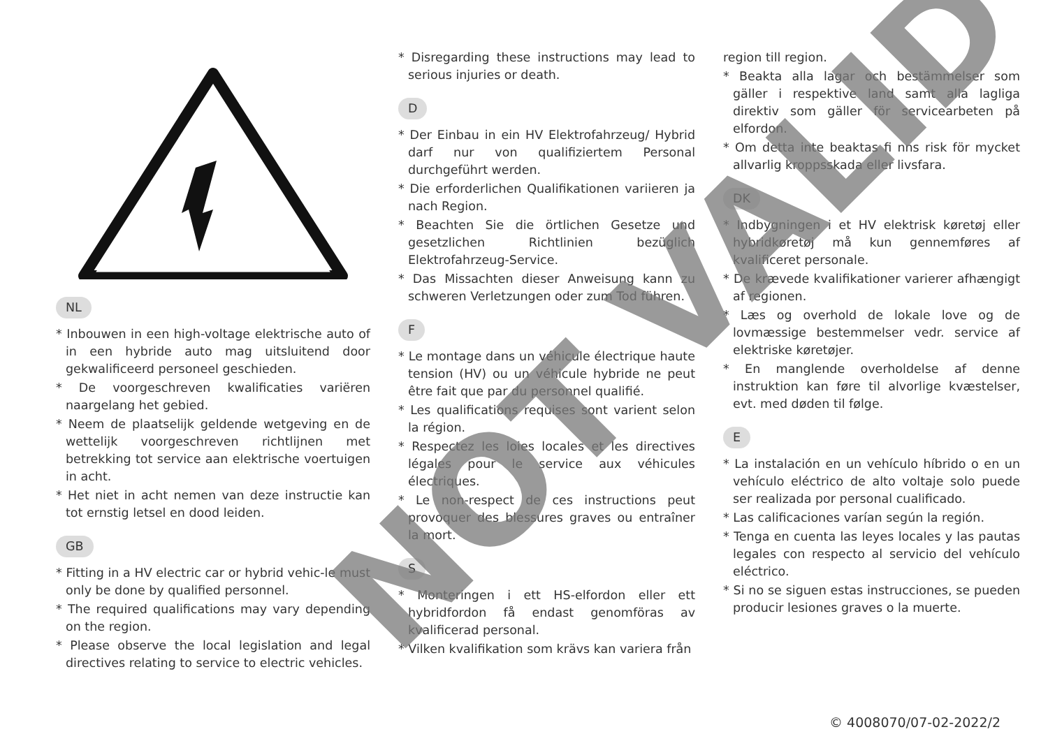NL
* Inbouwen in een high-voltage elektrische auto of in een hybride auto mag uitsluitend door gekwalificeerd personeel geschieden.
* De voorgeschreven kwalificaties variëren naargelang het gebied.
* Neem de plaatselijk geldende wetgeving en de wettelijk voorgeschreven richtlijnen met betrekking tot service aan elektrische voertuigen in acht.
* Het niet in acht nemen van deze instructie kan tot ernstig letsel en dood leiden.
GB
* Fitting in a HV electric car or hybrid vehic-le must only be done by qualified personnel.
* The required qualifications may vary depending on the region.
* Please observe the local legislation and legal directives relating to service to electric vehicles.
* Disregarding these instructions may lead to serious injuries or death.
D
* Der Einbau in ein HV Elektrofahrzeug/ Hybrid darf nur von qualifiziertem Personal durchgeführt werden.
* Die erforderlichen Qualifikationen variieren ja nach Region.
* Beachten Sie die örtlichen Gesetze und gesetzlichen Richtlinien bezüglich Elektrofahrzeug-Service.
* Das Missachten dieser Anweisung kann zu schweren Verletzungen oder zum Tod führen.
F
* Le montage dans un véhicule électrique haute tension (HV) ou un véhicule hybride ne peut être fait que par du personnel qualifié.
* Les qualifications requises sont varient selon la région.
* Respectez les loies locales et les directives légales pour le service aux véhicules électriques.
* Le non-respect de ces instructions peut provoquer des blessures graves ou entraîner la mort.
S
* Monteringen i ett HS-elfordon eller ett hybridfordon få endast genomföras av kvalificerad personal.
* Vilken kvalifikation som krävs kan variera från
region till region.
* Beakta alla lagar och bestämmelser som gäller i respektive land samt alla lagliga direktiv som gäller för servicearbeten på elfordon.
* Om detta inte beaktas fi nns risk för mycket allvarlig kroppsskada eller livsfara.
DK
* Indbygningen i et HV elektrisk køretøj eller hybridkøretøj må kun gennemføres af kvalificeret personale.
* De krævede kvalifikationer varierer afhængigt af regionen.
* Læs og overhold de lokale love og de lovmæssige bestemmelser vedr. service af elektriske køretøjer.
* En manglende overholdelse af denne instruktion kan føre til alvorlige kvæstelser, evt. med døden til følge.
E
* La instalación en un vehículo híbrido o en un vehículo eléctrico de alto voltaje solo puede ser realizada por personal cualificado.
* Las calificaciones varían según la región.
* Tenga en cuenta las leyes locales y las pautas legales con respecto al servicio del vehículo eléctrico.
* Si no se siguen estas instrucciones, se pueden producir lesiones graves o la muerte.
© 4008070/07-02-2022/2
NOT VALID